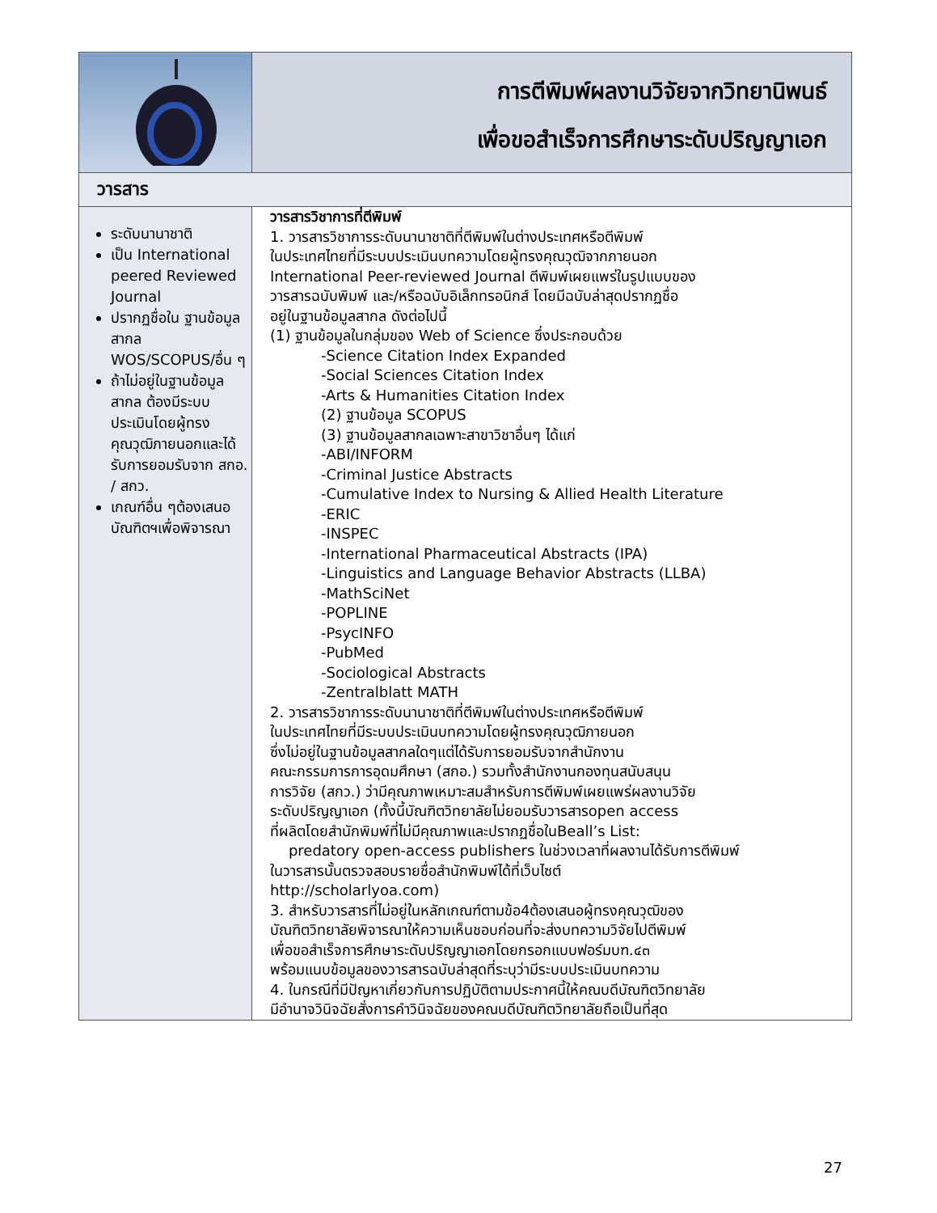| | การตีพิมพ์ผลงานวิจัยจากวิทยานิพนธ์ เพื่อขอสำเร็จการศึกษาระดับปริญญาเอก |
| วารสาร | |
| ระดับนานาชาติ เป็น International peered Reviewed Journal ปรากฏชื่อใน ฐานข้อมูลสากล WOS/SCOPUS/อื่น ๆ ถ้าไม่อยู่ในฐานข้อมูลสากล ต้องมีระบบประเมินโดยผู้ทรงคุณวุฒิภายนอกและได้รับการยอมรับจาก สกอ. / สกว. เกณฑ์อื่น ๆต้องเสนอบัณฑิตฯเพื่อพิจารณา | วารสารวิชาการที่ตีพิมพ์ 1. วารสารวิชาการระดับนานาชาติที่ตีพิมพ์ในต่างประเทศหรือตีพิมพ์ ในประเทศไทยที่มีระบบประเมินบทความโดยผู้ทรงคุณวุฒิจากภายนอก International Peer-reviewed Journal ตีพิมพ์เผยแพร่ในรูปแบบของ วารสารฉบับพิมพ์ และ/หรือฉบับอิเล็กทรอนิกส์ โดยมีฉบับล่าสุดปรากฏชื่อ อยู่ในฐานข้อมูลสากล ดังต่อไปนี้ (1) ฐานข้อมูลในกลุ่มของ Web of Science ซึ่งประกอบด้วย -Science Citation Index Expanded -Social Sciences Citation Index -Arts & Humanities Citation Index (2) ฐานข้อมูล SCOPUS (3) ฐานข้อมูลสากลเฉพาะสาขาวิชาอื่นๆ ได้แก่ -ABI/INFORM -Criminal Justice Abstracts -Cumulative Index to Nursing & Allied Health Literature -ERIC -INSPEC -International Pharmaceutical Abstracts (IPA) -Linguistics and Language Behavior Abstracts (LLBA) -MathSciNet -POPLINE -PsycINFO -PubMed -Sociological Abstracts -Zentralblatt MATH 2. วารสารวิชาการระดับนานาชาติที่ตีพิมพ์ในต่างประเทศหรือตีพิมพ์ ในประเทศไทยที่มีระบบประเมินบทความโดยผู้ทรงคุณวุฒิภายนอก ซึ่งไม่อยู่ในฐานข้อมูลสากลใดๆแต่ได้รับการยอมรับจากสำนักงาน คณะกรรมการการอุดมศึกษา (สกอ.) รวมทั้งสำนักงานกองทุนสนับสนุน การวิจัย (สกว.) ว่ามีคุณภาพเหมาะสมสำหรับการตีพิมพ์เผยแพร่ผลงานวิจัย ระดับปริญญาเอก (ทั้งนี้บัณฑิตวิทยาลัยไม่ยอมรับวารสารopen access ที่ผลิตโดยสำนักพิมพ์ที่ไม่มีคุณภาพและปรากฏชื่อในBeall’s List: predatory open-access publishers ในช่วงเวลาที่ผลงานได้รับการตีพิมพ์ ในวารสารนั้นตรวจสอบรายชื่อสำนักพิมพ์ได้ที่เว็บไซต์ http://scholarlyoa.com) 3. สำหรับวารสารที่ไม่อยู่ในหลักเกณฑ์ตามข้อ4ต้องเสนอผู้ทรงคุณวุฒิของ บัณฑิตวิทยาลัยพิจารณาให้ความเห็นชอบก่อนที่จะส่งบทความวิจัยไปตีพิมพ์ เพื่อขอสำเร็จการศึกษาระดับปริญญาเอกโดยกรอกแบบฟอร์มบฑ.๔๓ พร้อมแนบข้อมูลของวารสารฉบับล่าสุดที่ระบุว่ามีระบบประเมินบทความ 4. ในกรณีที่มีปัญหาเกี่ยวกับการปฏิบัติตามประกาศนี้ให้คณบดีบัณฑิตวิทยาลัย มีอำนาจวินิจฉัยสั่งการคำวินิจฉัยของคณบดีบัณฑิตวิทยาลัยถือเป็นที่สุด |
27